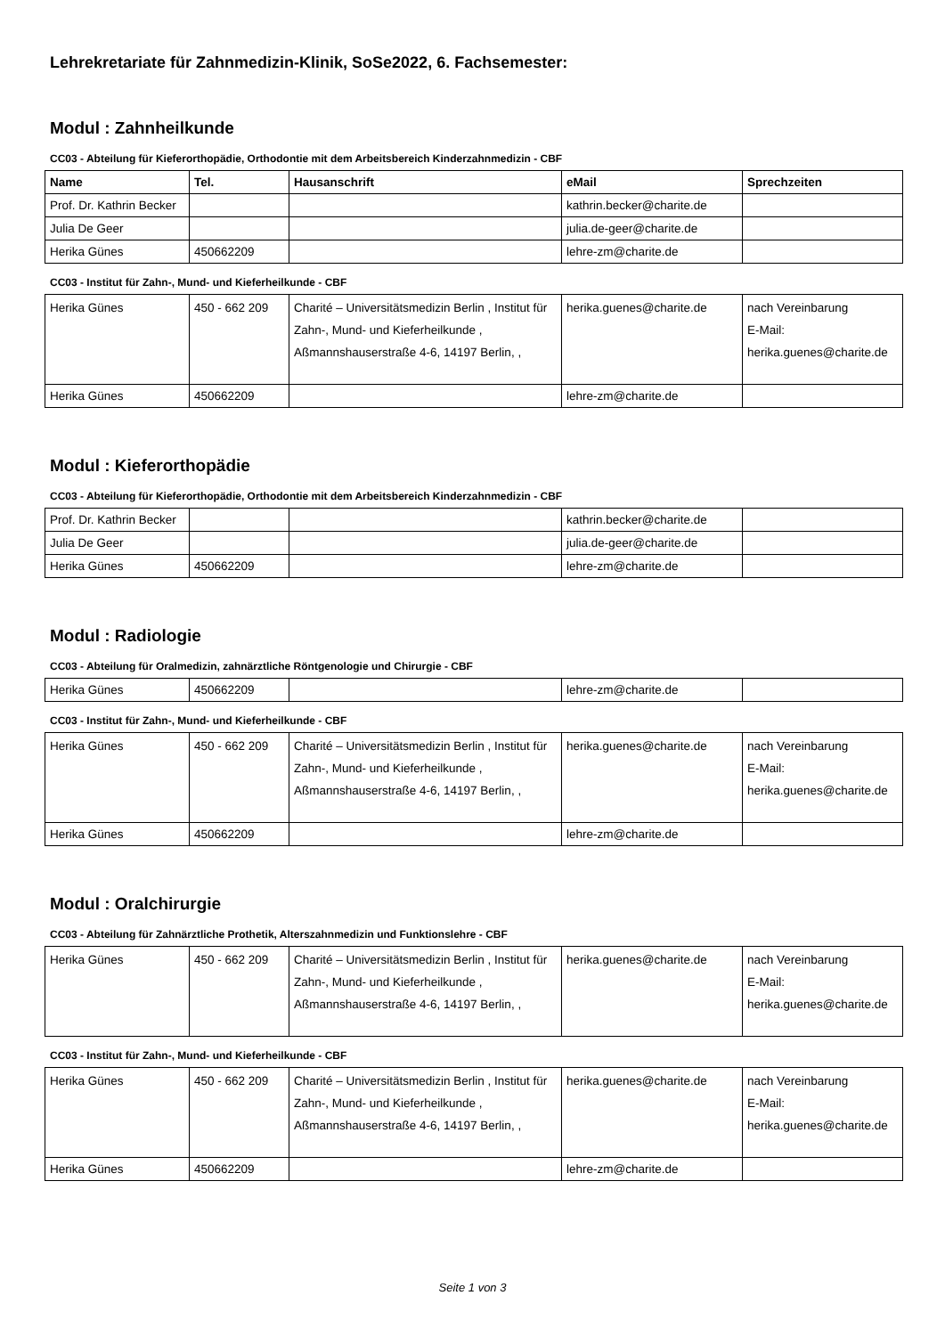Lehrekretariate für Zahnmedizin-Klinik, SoSe2022, 6. Fachsemester:
Modul : Zahnheilkunde
CC03 - Abteilung für Kieferorthopädie, Orthodontie mit dem Arbeitsbereich Kinderzahnmedizin - CBF
| Name | Tel. | Hausanschrift | eMail | Sprechzeiten |
| --- | --- | --- | --- | --- |
| Prof. Dr. Kathrin Becker | | | kathrin.becker@charite.de | |
| Julia De Geer | | | julia.de-geer@charite.de | |
| Herika Günes | 450662209 | | lehre-zm@charite.de | |
CC03 - Institut für Zahn-, Mund- und Kieferheilkunde - CBF
| Herika Günes | 450 - 662 209 | Charité – Universitätsmedizin Berlin , Institut für Zahn-, Mund- und Kieferheilkunde , Aßmannshauserstraße 4-6, 14197 Berlin, , | herika.guenes@charite.de | nach Vereinbarung E-Mail: herika.guenes@charite.de |
| Herika Günes | 450662209 | | lehre-zm@charite.de | |
Modul : Kieferorthopädie
CC03 - Abteilung für Kieferorthopädie, Orthodontie mit dem Arbeitsbereich Kinderzahnmedizin - CBF
| Prof. Dr. Kathrin Becker | | | kathrin.becker@charite.de | |
| Julia De Geer | | | julia.de-geer@charite.de | |
| Herika Günes | 450662209 | | lehre-zm@charite.de | |
Modul : Radiologie
CC03 - Abteilung für Oralmedizin, zahnärztliche Röntgenologie und Chirurgie - CBF
| Herika Günes | 450662209 | | lehre-zm@charite.de | |
CC03 - Institut für Zahn-, Mund- und Kieferheilkunde - CBF
| Herika Günes | 450 - 662 209 | Charité – Universitätsmedizin Berlin , Institut für Zahn-, Mund- und Kieferheilkunde , Aßmannshauserstraße 4-6, 14197 Berlin, , | herika.guenes@charite.de | nach Vereinbarung E-Mail: herika.guenes@charite.de |
| Herika Günes | 450662209 | | lehre-zm@charite.de | |
Modul : Oralchirurgie
CC03 - Abteilung für Zahnärztliche Prothetik, Alterszahnmedizin und Funktionslehre - CBF
| Herika Günes | 450 - 662 209 | Charité – Universitätsmedizin Berlin , Institut für Zahn-, Mund- und Kieferheilkunde , Aßmannshauserstraße 4-6, 14197 Berlin, , | herika.guenes@charite.de | nach Vereinbarung E-Mail: herika.guenes@charite.de |
CC03 - Institut für Zahn-, Mund- und Kieferheilkunde - CBF
| Herika Günes | 450 - 662 209 | Charité – Universitätsmedizin Berlin , Institut für Zahn-, Mund- und Kieferheilkunde , Aßmannshauserstraße 4-6, 14197 Berlin, , | herika.guenes@charite.de | nach Vereinbarung E-Mail: herika.guenes@charite.de |
| Herika Günes | 450662209 | | lehre-zm@charite.de | |
Seite 1 von 3